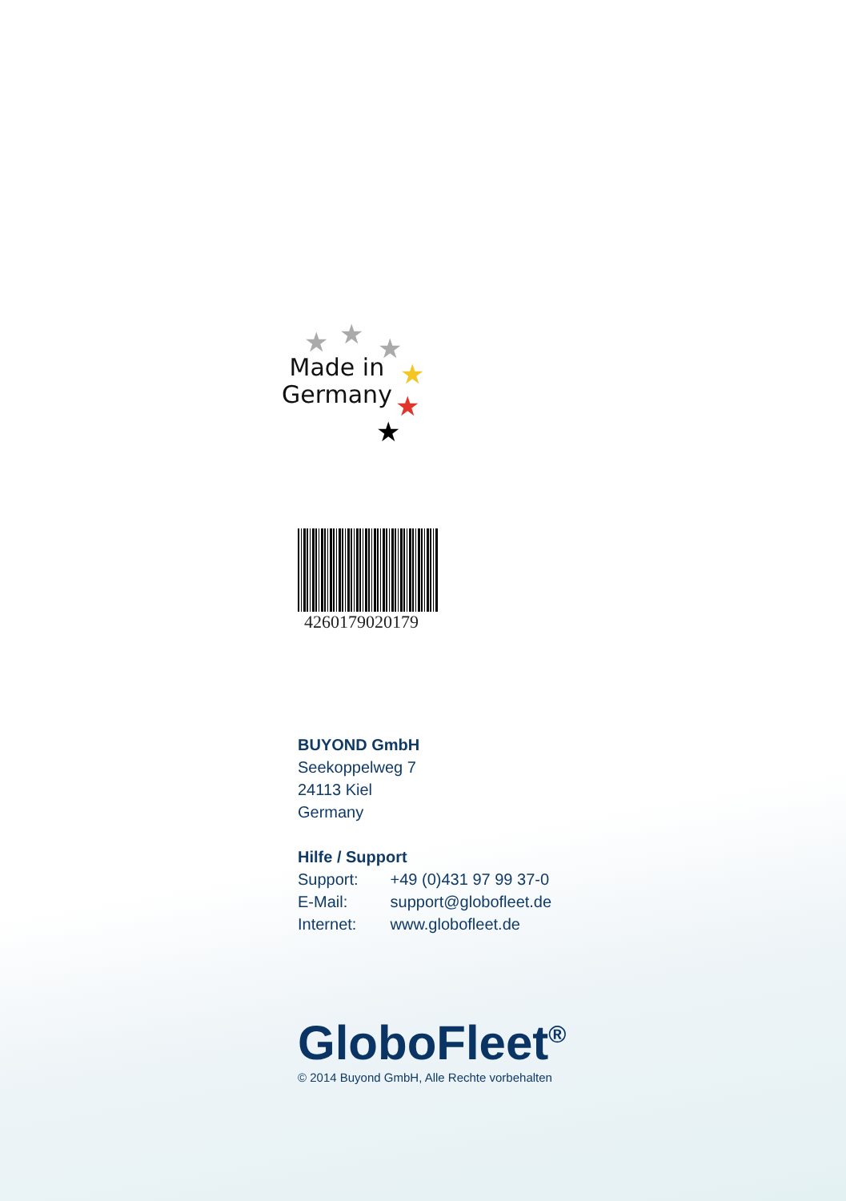★ ★ ★
★
★
★
Made in
Germany
4260179020179
BUYOND GmbH
Seekoppelweg 7
24113 Kiel
Germany
Hilfe / Support
Support: +49 (0)431 97 99 37-0
E-Mail: support@globofleet.de
Internet: www.globofleet.de
GloboFleet<sup>®</sup>
© 2014 Buyond GmbH, Alle Rechte vorbehalten